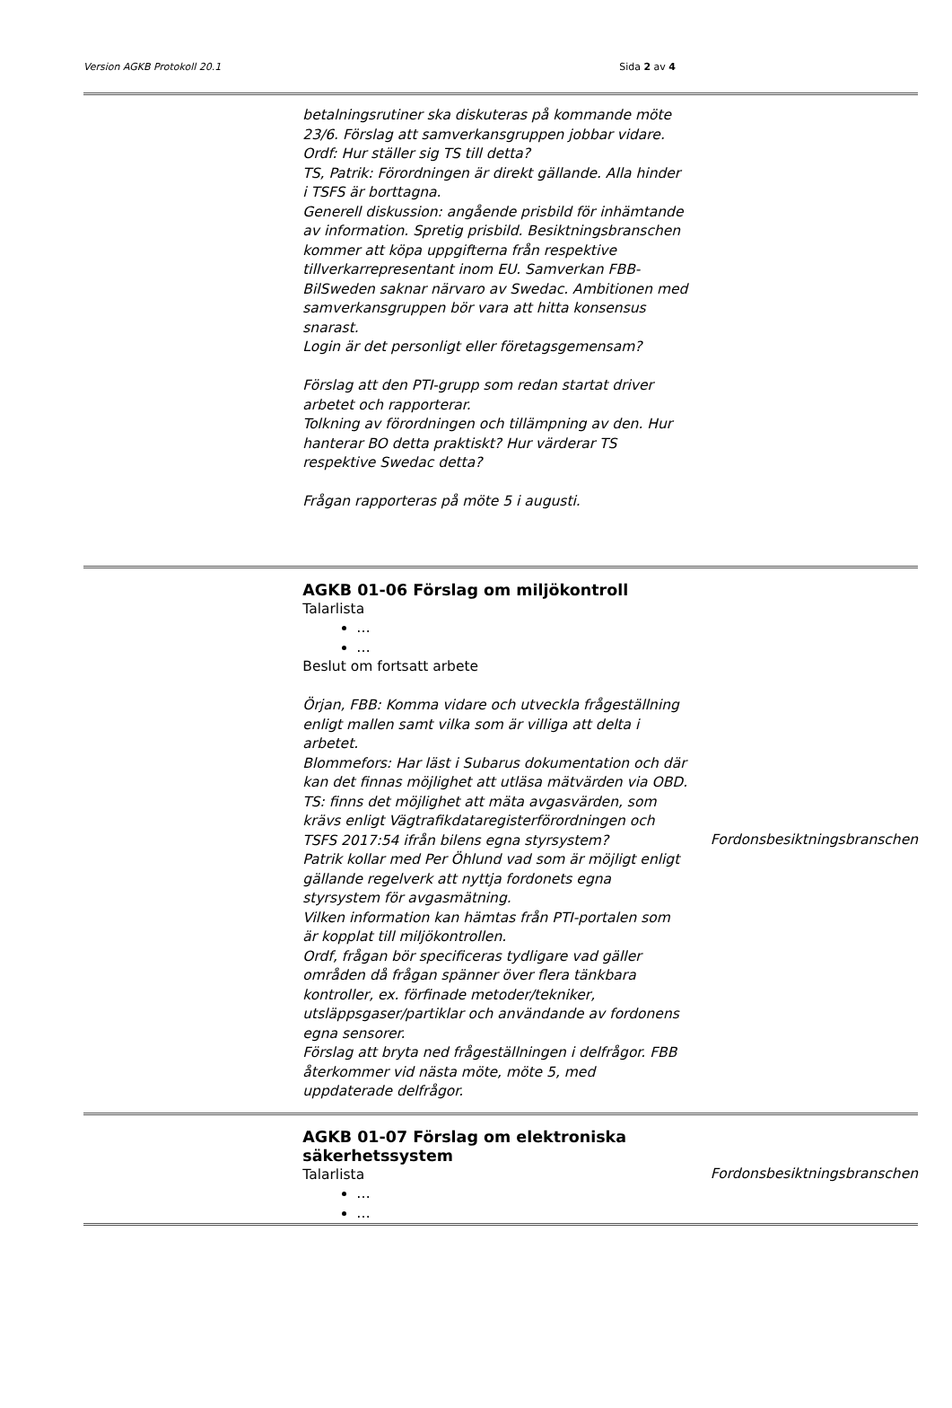Version AGKB Protokoll 20.1 Sida 2 av 4
| | betalningsrutiner ska diskuteras på kommande möte 23/6. Förslag att samverkansgruppen jobbar vidare. Ordf: Hur ställer sig TS till detta? TS, Patrik: Förordningen är direkt gällande. Alla hinder i TSFS är borttagna. Generell diskussion: angående prisbild för inhämtande av information. Spretig prisbild. Besiktningsbranschen kommer att köpa uppgifterna från respektive tillverkarrepresentant inom EU. Samverkan FBB-BilSweden saknar närvaro av Swedac. Ambitionen med samverkansgruppen bör vara att hitta konsensus snarast. Login är det personligt eller företagsgemensam? Förslag att den PTI-grupp som redan startat driver arbetet och rapporterar. Tolkning av förordningen och tillämpning av den. Hur hanterar BO detta praktiskt? Hur värderar TS respektive Swedac detta? Frågan rapporteras på möte 5 i augusti. | |
| | AGKB 01-06 Förslag om miljökontroll Talarlista … … Beslut om fortsatt arbete Örjan, FBB: Komma vidare och utveckla frågeställning enligt mallen samt vilka som är villiga att delta i arbetet. Blommefors: Har läst i Subarus dokumentation och där kan det finnas möjlighet att utläsa mätvärden via OBD. TS: finns det möjlighet att mäta avgasvärden, som krävs enligt Vägtrafikdataregisterförordningen och TSFS 2017:54 ifrån bilens egna styrsystem? Patrik kollar med Per Öhlund vad som är möjligt enligt gällande regelverk att nyttja fordonets egna styrsystem för avgasmätning. Vilken information kan hämtas från PTI-portalen som är kopplat till miljökontrollen. Ordf, frågan bör specificeras tydligare vad gäller områden då frågan spänner över flera tänkbara kontroller, ex. förfinade metoder/tekniker, utsläppsgaser/partiklar och användande av fordonens egna sensorer. Förslag att bryta ned frågeställningen i delfrågor. FBB återkommer vid nästa möte, möte 5, med uppdaterade delfrågor. | Fordonsbesiktningsbranschen |
| | AGKB 01-07 Förslag om elektroniska säkerhetssystem Talarlista … … | Fordonsbesiktningsbranschen |